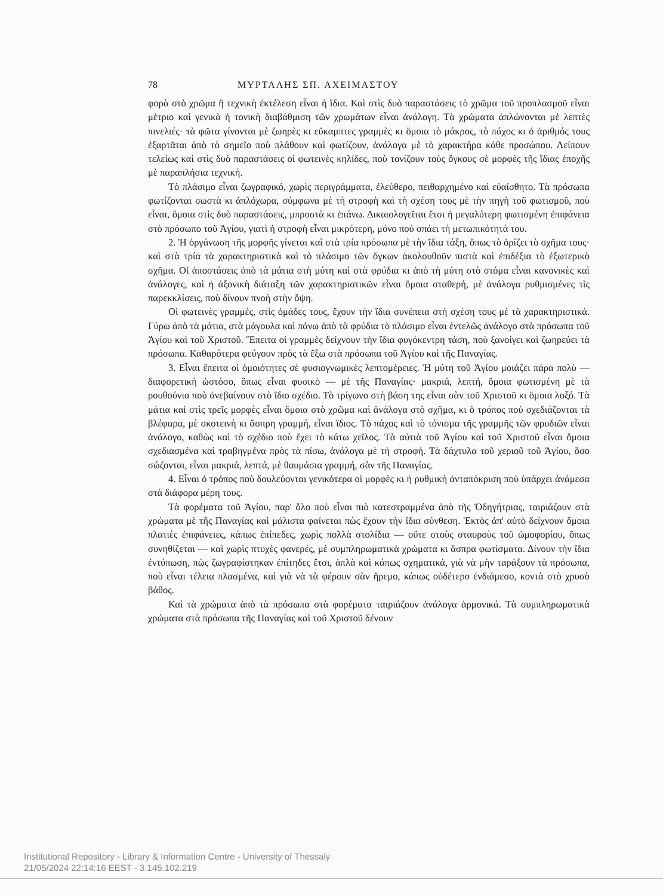78 ΜΥΡΤΑΛΗΣ ΣΠ. ΑΧΕΙΜΑΣΤΟΥ
φορὰ στὸ χρῶμα ἢ τεχνικὴ ἐκτέλεση εἶναι ἡ ἴδια. Καὶ στὶς δυὸ παραστάσεις τὸ χρῶμα τοῦ προπλασμοῦ εἶναι μέτριο καὶ γενικὰ ἡ τονικὴ διαβάθμιση τῶν χρωμάτων εἶναι ἀνάλογη. Τὰ χρώματα ἁπλώνονται μὲ λεπτὲς πινελιές· τὰ φῶτα γίνονται μὲ ζωηρὲς κι εὔκαμπτες γραμμὲς κι ὅμοια τὸ μάκρος, τὸ πάχος κι ὁ ἀριθμός τους ἐξαρτᾶται ἀπὸ τὸ σημεῖο ποὺ πλάθουν καὶ φωτίζουν, ἀνάλογα μὲ τὸ χαρακτήρα κάθε προσώπου. Λείπουν τελείως καὶ στὶς δυὸ παραστάσεις οἱ φωτεινὲς κηλίδες, ποὺ τονίζουν τοὺς ὄγκους σὲ μορφὲς τῆς ἴδιας ἐποχῆς μὲ παραπλήσια τεχνική.
Τὸ πλάσιμο εἶναι ζωγραφικό, χωρὶς περιγράμματα, ἐλεύθερο, πειθαρχημένο καὶ εὐαίσθητο. Τὰ πρόσωπα φωτίζονται σωστὰ κι ἁπλόχωρα, σύμφωνα μὲ τὴ στροφὴ καὶ τὴ σχέση τους μὲ τὴν πηγὴ τοῦ φωτισμοῦ, ποὺ εἶναι, ὅμοια στὶς δυὸ παραστάσεις, μπροστὰ κι ἐπάνω. Δικαιολογεῖται ἔτσι ἡ μεγαλύτερη φωτισμένη ἐπιφάνεια στὸ πρόσωπο τοῦ Ἁγίου, γιατὶ ἡ στροφὴ εἶναι μικρότερη, μόνο ποὺ σπάει τὴ μετωπικότητά του.
2. Ἡ ὀργάνωση τῆς μορφῆς γίνεται καὶ στὰ τρία πρόσωπα μὲ τὴν ἴδια τάξη, ὅπως τὸ ὁρίζει τὸ σχῆμα τους· καὶ στὰ τρία τὰ χαρακτηριστικὰ καὶ τὸ πλάσιμο τῶν ὄγκων ἀκολουθοῦν πιστὰ καὶ ἐπιδέξια τὸ ἐξωτερικὸ σχῆμα. Οἱ ἀποστάσεις ἀπὸ τὰ μάτια στὴ μύτη καὶ στὰ φρύδια κι ἀπὸ τὴ μύτη στὸ στόμα εἶναι κανονικὲς καὶ ἀνάλογες, καὶ ἡ ἀξονικὴ διάταξη τῶν χαρακτηριστικῶν εἶναι ὅμοια σταθερή, μὲ ἀνάλογα ρυθμισμένες τὶς παρεκκλίσεις, ποὺ δίνουν πνοὴ στὴν ὄψη.
Οἱ φωτεινὲς γραμμές, στὶς ὁμάδες τους, ἔχουν τὴν ἴδια συνέπεια στὴ σχέση τους μὲ τὰ χαρακτηριστικά. Γύρω ἀπὸ τὰ μάτια, στὰ μάγουλα καὶ πάνω ἀπὸ τὰ φρύδια τὸ πλάσιμο εἶναι ἐντελῶς ἀνάλογο στὰ πρόσωπα τοῦ Ἁγίου καὶ τοῦ Χριστοῦ. Ἔπειτα οἱ γραμμὲς δείχνουν τὴν ἴδια φυγόκεντρη τάση, ποὺ ξανοίγει καὶ ζωηρεύει τὰ πρόσωπα. Καθαρότερα φεύγουν πρὸς τὰ ἔξω στὰ πρόσωπα τοῦ Ἁγίου καὶ τῆς Παναγίας.
3. Εἶναι ἔπειτα οἱ ὁμοιότητες σὲ φυσιογνωμικὲς λεπτομέρειες. Ἡ μύτη τοῦ Ἁγίου μοιάζει πάρα πολὺ — διαφορετικὴ ὡστόσο, ὅπως εἶναι φυσικὸ — μὲ τῆς Παναγίας· μακριά, λεπτή, ὅμοια φωτισμένη μὲ τὰ ρουθούνια ποὺ ἀνεβαίνουν στὸ ἴδιο σχέδιο. Τὸ τρίγωνο στὴ βάση της εἶναι σὰν τοῦ Χριστοῦ κι ὅμοια λοξό. Τὰ μάτια καὶ στὶς τρεῖς μορφὲς εἶναι ὅμοια στὸ χρῶμα καὶ ἀνάλογα στὸ σχῆμα, κι ὁ τρόπος ποὺ σχεδιάζονται τὰ βλέφαρα, μὲ σκοτεινὴ κι ἄσπρη γραμμή, εἶναι ἴδιος. Τὸ πάχος καὶ τὸ τόνισμα τῆς γραμμῆς τῶν φρυδιῶν εἶναι ἀνάλογο, καθὼς καὶ τὸ σχέδιο ποὺ ἔχει τὸ κάτω χεῖλος. Τὰ αὐτιὰ τοῦ Ἁγίου καὶ τοῦ Χριστοῦ εἶναι ὅμοια σχεδιασμένα καὶ τραβηγμένα πρὸς τὰ πίσω, ἀνάλογα μὲ τὴ στροφή. Τὰ δάχτυλα τοῦ χεριοῦ τοῦ Ἁγίου, ὅσο σώζονται, εἶναι μακριά, λεπτά, μὲ θαυμάσια γραμμή, σὰν τῆς Παναγίας.
4. Εἶναι ὁ τρόπος ποὺ δουλεύονται γενικότερα οἱ μορφὲς κι ἡ ρυθμικὴ ἀνταπόκριση ποὺ ὑπάρχει ἀνάμεσα στὰ διάφορα μέρη τους.
Τὰ φορέματα τοῦ Ἁγίου, παρ' ὅλο ποὺ εἶναι πιὸ κατεστραμμένα ἀπὸ τῆς Ὁδηγήτριας, ταιριάζουν στὰ χρώματα μὲ τῆς Παναγίας καὶ μάλιστα φαίνεται πὼς ἔχουν τὴν ἴδια σύνθεση. Ἐκτὸς ἀπ' αὐτὸ δείχνουν ὅμοια πλατιὲς ἐπιφάνειες, κάπως ἐπίπεδες, χωρὶς πολλὰ στολίδια — οὔτε στοὺς σταυροὺς τοῦ ὠμοφορίου, ὅπως συνηθίζεται — καὶ χωρὶς πτυχὲς φανερές, μὲ συμπληρωματικὰ χρώματα κι ἄσπρα φωτίσματα. Δίνουν τὴν ἴδια ἐντύπωση, πὼς ζωγραφίστηκαν ἐπίτηδες ἔτσι, ἁπλὰ καὶ κάπως σχηματικά, γιὰ νὰ μὴν ταράξουν τὰ πρόσωπα, ποὺ εἶναι τέλεια πλασμένα, καὶ γιὰ νὰ τὰ φέρουν σὰν ἤρεμο, κάπως οὐδέτερο ἐνδιάμεσο, κοντὰ στὸ χρυσὸ βάθος.
Καὶ τὰ χρώματα ἀπὸ τὰ πρόσωπα στὰ φορέματα ταιριάζουν ἀνάλογα ἁρμονικά. Τὰ συμπληρωματικὰ χρώματα στὰ πρόσωπα τῆς Παναγίας καὶ τοῦ Χριστοῦ δένουν
Institutional Repository - Library & Information Centre - University of Thessaly
21/05/2024 22:14:16 EEST - 3.145.102.219